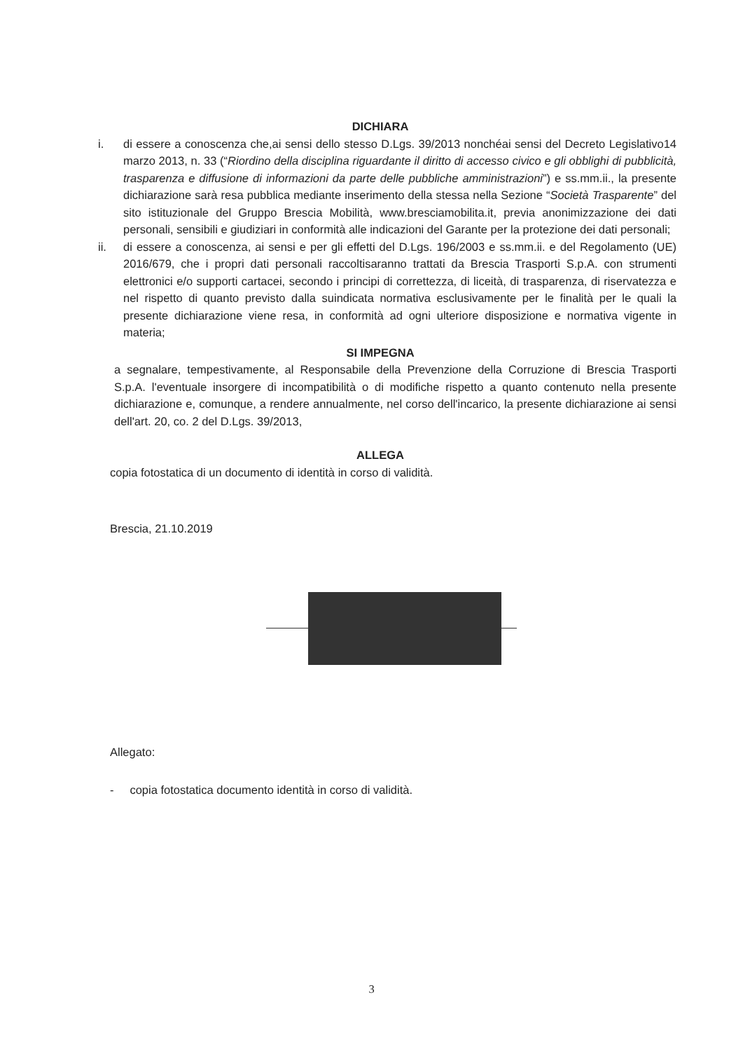DICHIARA
i. di essere a conoscenza che,ai sensi dello stesso D.Lgs. 39/2013 nonchéai sensi del Decreto Legislativo14 marzo 2013, n. 33 (“Riordino della disciplina riguardante il diritto di accesso civico e gli obblighi di pubblicità, trasparenza e diffusione di informazioni da parte delle pubbliche amministrazioni”) e ss.mm.ii., la presente dichiarazione sarà resa pubblica mediante inserimento della stessa nella Sezione “Società Trasparente” del sito istituzionale del Gruppo Brescia Mobilità, www.bresciamobilita.it, previa anonimizzazione dei dati personali, sensibili e giudiziari in conformità alle indicazioni del Garante per la protezione dei dati personali;
ii. di essere a conoscenza, ai sensi e per gli effetti del D.Lgs. 196/2003 e ss.mm.ii. e del Regolamento (UE) 2016/679, che i propri dati personali raccoltisaranno trattati da Brescia Trasporti S.p.A. con strumenti elettronici e/o supporti cartacei, secondo i principi di correttezza, di liceità, di trasparenza, di riservatezza e nel rispetto di quanto previsto dalla suindicata normativa esclusivamente per le finalità per le quali la presente dichiarazione viene resa, in conformità ad ogni ulteriore disposizione e normativa vigente in materia;
SI IMPEGNA
a segnalare, tempestivamente, al Responsabile della Prevenzione della Corruzione di Brescia Trasporti S.p.A. l'eventuale insorgere di incompatibilità o di modifiche rispetto a quanto contenuto nella presente dichiarazione e, comunque, a rendere annualmente, nel corso dell'incarico, la presente dichiarazione ai sensi dell'art. 20, co. 2 del D.Lgs. 39/2013,
ALLEGA
copia fotostatica di un documento di identità in corso di validità.
Brescia, 21.10.2019
Allegato:
- copia fotostatica documento identità in corso di validità.
3